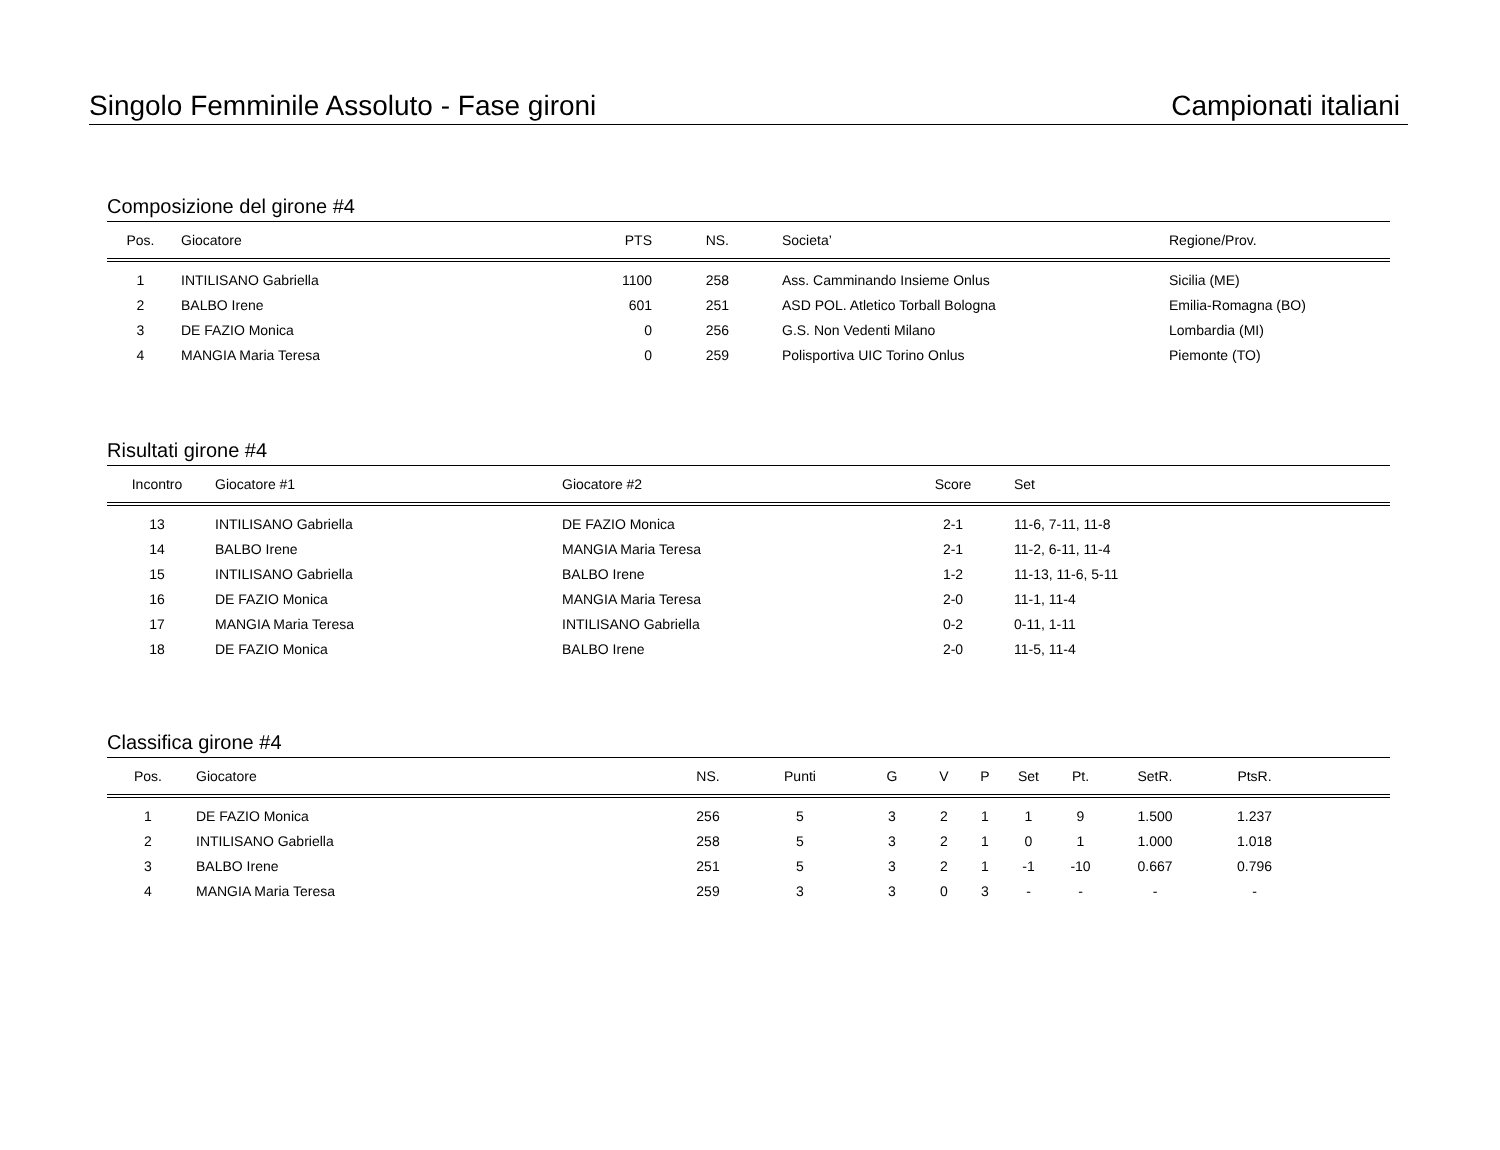Singolo Femminile Assoluto - Fase gironi Campionati italiani
Composizione del girone #4
| Pos. | Giocatore | PTS | NS. | Societa’ | Regione/Prov. |
| --- | --- | --- | --- | --- | --- |
| 1 | INTILISANO Gabriella | 1100 | 258 | Ass. Camminando Insieme Onlus | Sicilia (ME) |
| 2 | BALBO Irene | 601 | 251 | ASD POL. Atletico Torball Bologna | Emilia-Romagna (BO) |
| 3 | DE FAZIO Monica | 0 | 256 | G.S. Non Vedenti Milano | Lombardia (MI) |
| 4 | MANGIA Maria Teresa | 0 | 259 | Polisportiva UIC Torino Onlus | Piemonte (TO) |
Risultati girone #4
| Incontro | Giocatore #1 | Giocatore #2 | Score | Set |
| --- | --- | --- | --- | --- |
| 13 | INTILISANO Gabriella | DE FAZIO Monica | 2-1 | 11-6, 7-11, 11-8 |
| 14 | BALBO Irene | MANGIA Maria Teresa | 2-1 | 11-2, 6-11, 11-4 |
| 15 | INTILISANO Gabriella | BALBO Irene | 1-2 | 11-13, 11-6, 5-11 |
| 16 | DE FAZIO Monica | MANGIA Maria Teresa | 2-0 | 11-1, 11-4 |
| 17 | MANGIA Maria Teresa | INTILISANO Gabriella | 0-2 | 0-11, 1-11 |
| 18 | DE FAZIO Monica | BALBO Irene | 2-0 | 11-5, 11-4 |
Classifica girone #4
| Pos. | Giocatore | NS. | Punti | G | V | P | Set | Pt. | SetR. | PtsR. | |
| --- | --- | --- | --- | --- | --- | --- | --- | --- | --- | --- | --- |
| 1 | DE FAZIO Monica | 256 | 5 | 3 | 2 | 1 | 1 | 9 | 1.500 | 1.237 | |
| 2 | INTILISANO Gabriella | 258 | 5 | 3 | 2 | 1 | 0 | 1 | 1.000 | 1.018 | |
| 3 | BALBO Irene | 251 | 5 | 3 | 2 | 1 | -1 | -10 | 0.667 | 0.796 | |
| 4 | MANGIA Maria Teresa | 259 | 3 | 3 | 0 | 3 | - | - | - | - | |